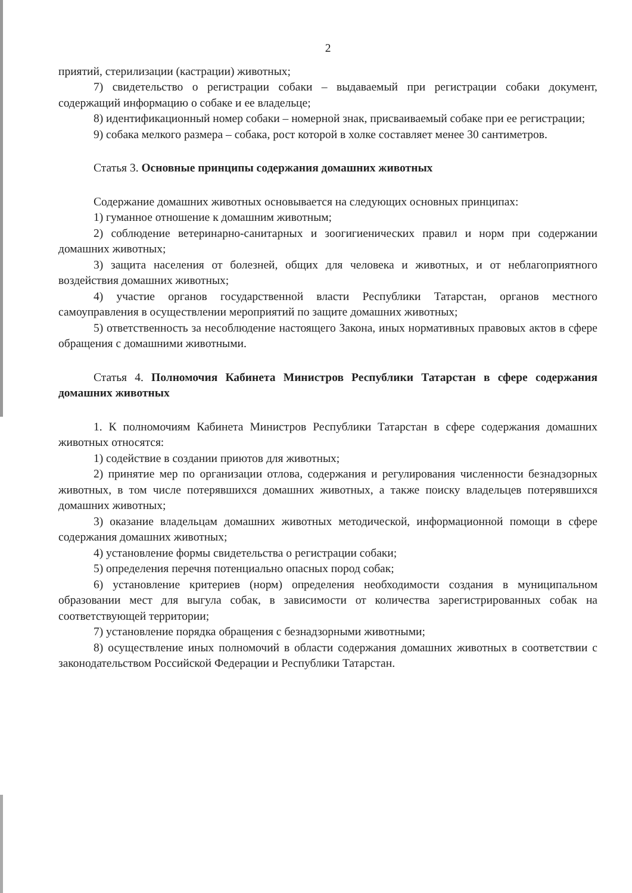2
приятий, стерилизации (кастрации) животных;
7) свидетельство о регистрации собаки – выдаваемый при регистрации собаки документ, содержащий информацию о собаке и ее владельце;
8) идентификационный номер собаки – номерной знак, присваиваемый собаке при ее регистрации;
9) собака мелкого размера – собака, рост которой в холке составляет менее 30 сантиметров.
Статья 3. Основные принципы содержания домашних животных
Содержание домашних животных основывается на следующих основных принципах:
1) гуманное отношение к домашним животным;
2) соблюдение ветеринарно-санитарных и зоогигиенических правил и норм при содержании домашних животных;
3) защита населения от болезней, общих для человека и животных, и от неблагоприятного воздействия домашних животных;
4) участие органов государственной власти Республики Татарстан, органов местного самоуправления в осуществлении мероприятий по защите домашних животных;
5) ответственность за несоблюдение настоящего Закона, иных нормативных правовых актов в сфере обращения с домашними животными.
Статья 4. Полномочия Кабинета Министров Республики Татарстан в сфере содержания домашних животных
1. К полномочиям Кабинета Министров Республики Татарстан в сфере содержания домашних животных относятся:
1) содействие в создании приютов для животных;
2) принятие мер по организации отлова, содержания и регулирования численности безнадзорных животных, в том числе потерявшихся домашних животных, а также поиску владельцев потерявшихся домашних животных;
3) оказание владельцам домашних животных методической, информационной помощи в сфере содержания домашних животных;
4) установление формы свидетельства о регистрации собаки;
5) определения перечня потенциально опасных пород собак;
6) установление критериев (норм) определения необходимости создания в муниципальном образовании мест для выгула собак, в зависимости от количества зарегистрированных собак на соответствующей территории;
7) установление порядка обращения с безнадзорными животными;
8) осуществление иных полномочий в области содержания домашних животных в соответствии с законодательством Российской Федерации и Республики Татарстан.